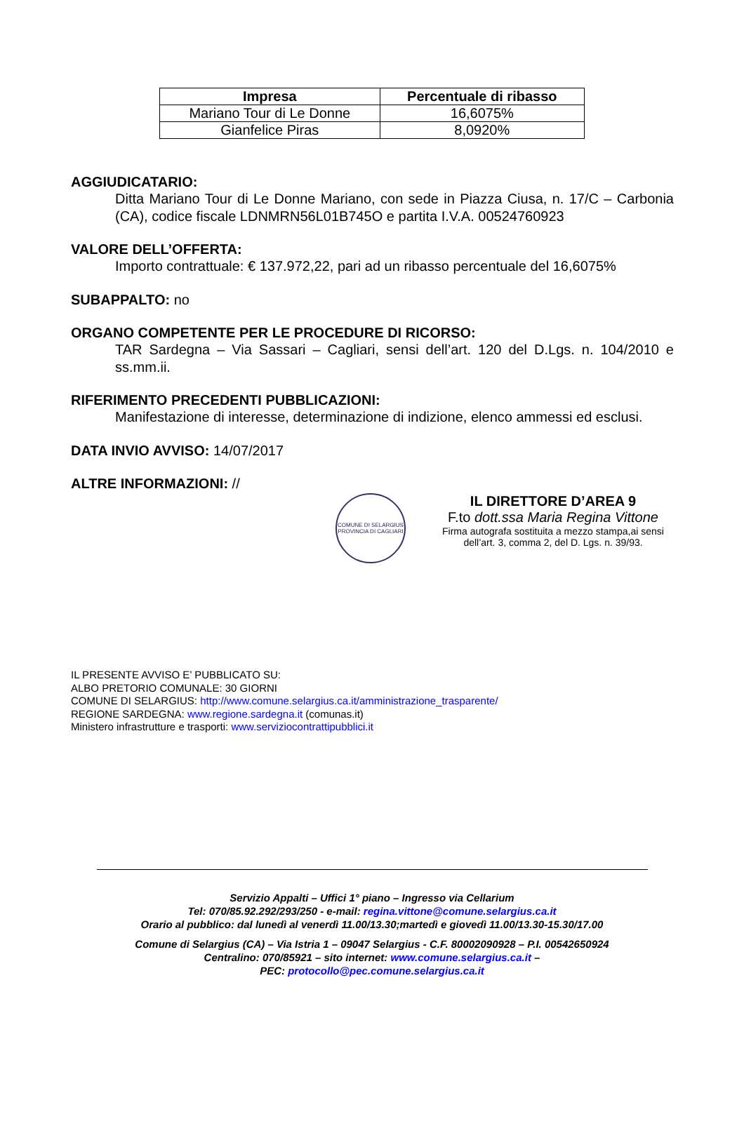| Impresa | Percentuale di ribasso |
| --- | --- |
| Mariano Tour di Le Donne | 16,6075% |
| Gianfelice Piras | 8,0920% |
AGGIUDICATARIO:
Ditta Mariano Tour di Le Donne Mariano, con sede in Piazza Ciusa, n. 17/C – Carbonia (CA), codice fiscale LDNMRN56L01B745O e partita I.V.A. 00524760923
VALORE DELL’OFFERTA:
Importo contrattuale: € 137.972,22, pari ad un ribasso percentuale del 16,6075%
SUBAPPALTO: no
ORGANO COMPETENTE PER LE PROCEDURE DI RICORSO:
TAR Sardegna – Via Sassari – Cagliari, sensi dell’art. 120 del D.Lgs. n. 104/2010 e ss.mm.ii.
RIFERIMENTO PRECEDENTI PUBBLICAZIONI:
Manifestazione di interesse, determinazione di indizione, elenco ammessi ed esclusi.
DATA INVIO AVVISO: 14/07/2017
ALTRE INFORMAZIONI: //
COMUNE DI SELARGIUS
PROVINCIA DI CAGLIARI
IL DIRETTORE D’AREA 9
F.to dott.ssa Maria Regina Vittone
Firma autografa sostituita a mezzo stampa,ai sensi dell’art. 3, comma 2, del D. Lgs. n. 39/93.
IL PRESENTE AVVISO E’ PUBBLICATO SU:
ALBO PRETORIO COMUNALE: 30 GIORNI
COMUNE DI SELARGIUS: http://www.comune.selargius.ca.it/amministrazione_trasparente/
REGIONE SARDEGNA: www.regione.sardegna.it (comunas.it)
Ministero infrastrutture e trasporti: www.serviziocontrattipubblici.it
Servizio Appalti – Uffici 1° piano – Ingresso via Cellarium
Tel: 070/85.92.292/293/250 - e-mail: regina.vittone@comune.selargius.ca.it
Orario al pubblico: dal lunedì al venerdì 11.00/13.30;martedì e giovedì 11.00/13.30-15.30/17.00
Comune di Selargius (CA) – Via Istria 1 – 09047 Selargius - C.F. 80002090928 – P.I. 00542650924
Centralino: 070/85921 – sito internet: www.comune.selargius.ca.it –
PEC: protocollo@pec.comune.selargius.ca.it